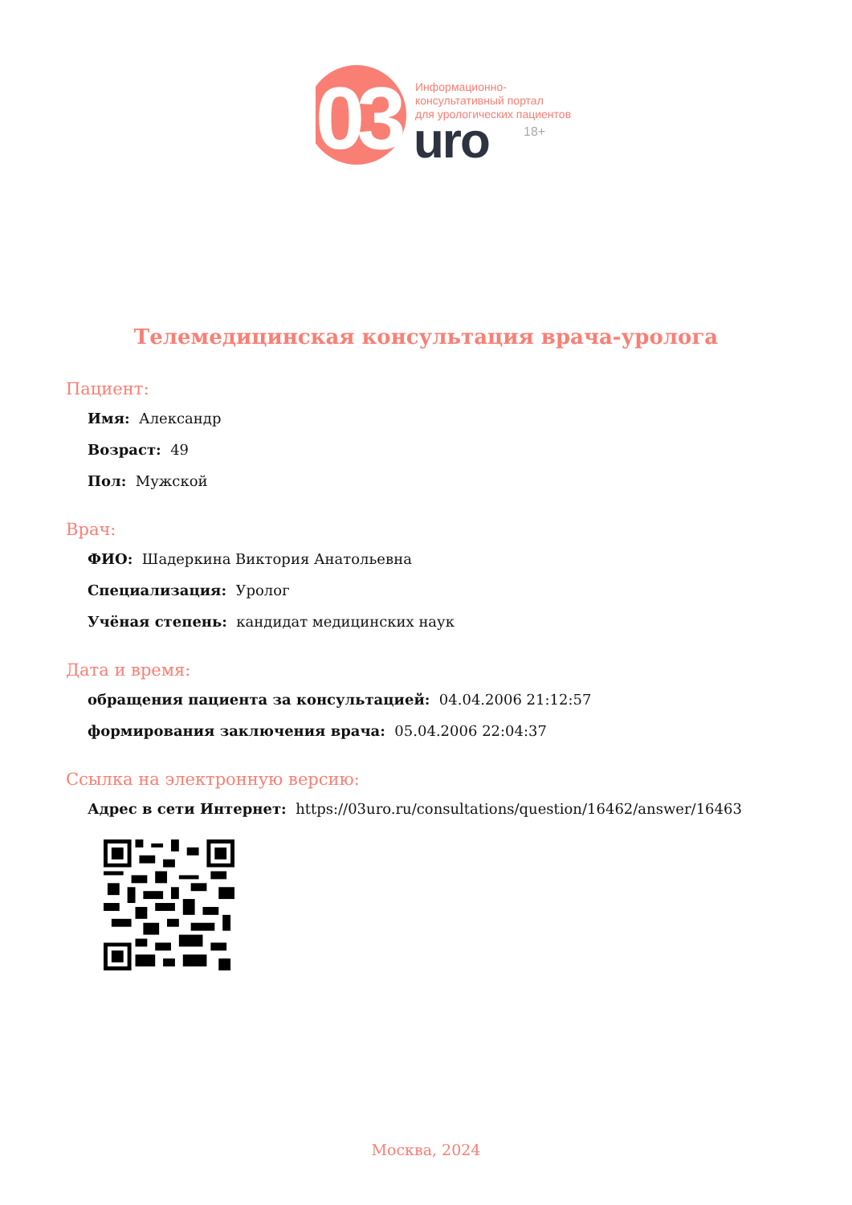03
Информационно-
консультативный портал
для урологических пациентов
uro 18+
Телемедицинская консультация врача-уролога
Пациент:
Имя: Александр
Возраст: 49
Пол: Мужской
Врач:
ФИО: Шадеркина Виктория Анатольевна
Специализация: Уролог
Учёная степень: кандидат медицинских наук
Дата и время:
обращения пациента за консультацией: 04.04.2006 21:12:57
формирования заключения врача: 05.04.2006 22:04:37
Ссылка на электронную версию:
Адрес в сети Интернет: https://03uro.ru/consultations/question/16462/answer/16463
Москва, 2024